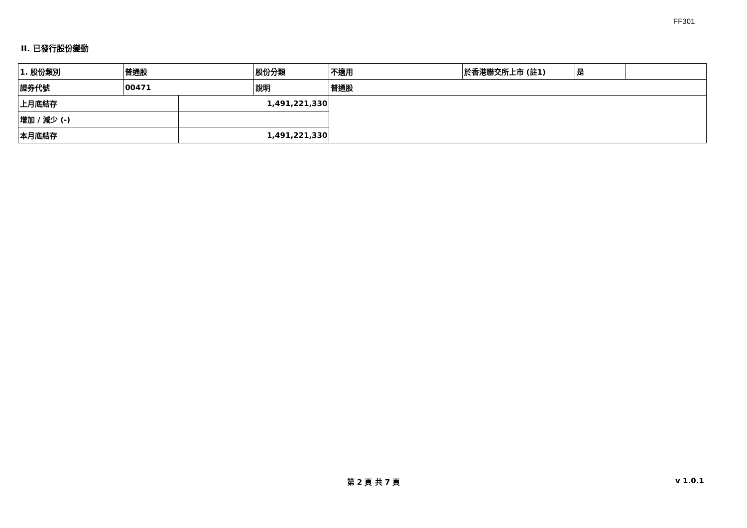FF301
II. 已發行股份變動
| 1. 股份類別 | 普通股 | | 股份分類 | 不適用 | 於香港聯交所上市 (註1) | 是 | |
| 證券代號 | 00471 | | 說明 | 普通股 | | | |
| 上月底結存 | | 1,491,221,330 | | | | | |
| 增加 / 減少 (-) | | | | | | | |
| 本月底結存 | | 1,491,221,330 | | | | | |
第 2 頁 共 7 頁 v 1.0.1